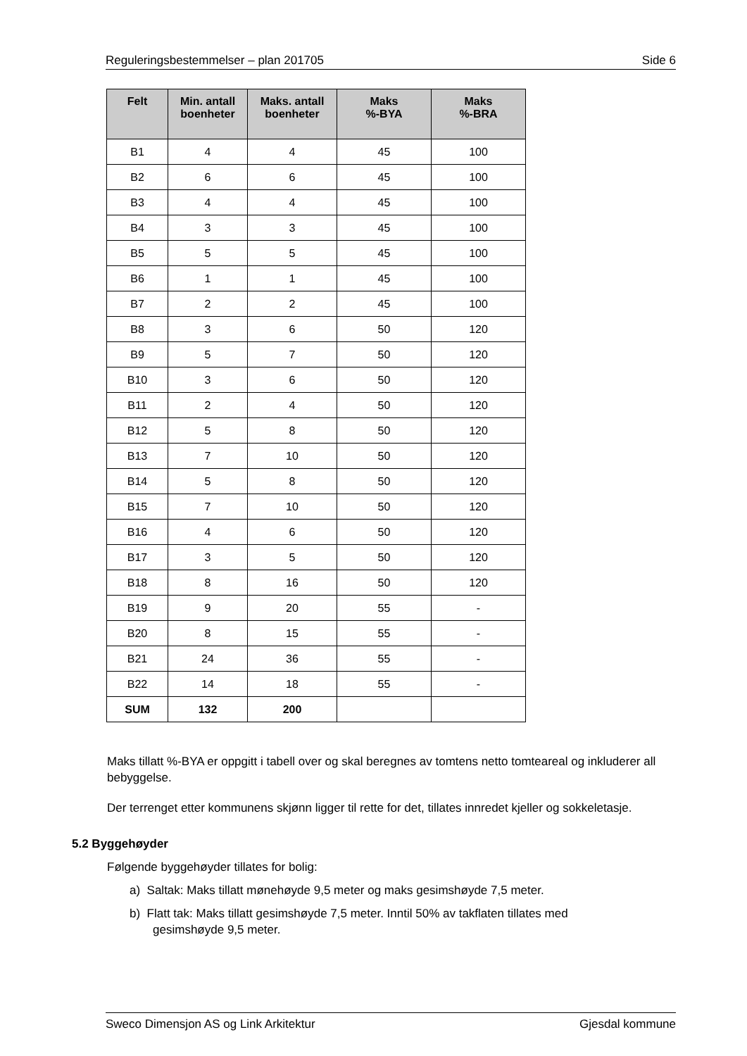Reguleringsbestemmelser – plan 201705 Side 6
| Felt | Min. antall boenheter | Maks. antall boenheter | Maks %-BYA | Maks %-BRA |
| --- | --- | --- | --- | --- |
| B1 | 4 | 4 | 45 | 100 |
| B2 | 6 | 6 | 45 | 100 |
| B3 | 4 | 4 | 45 | 100 |
| B4 | 3 | 3 | 45 | 100 |
| B5 | 5 | 5 | 45 | 100 |
| B6 | 1 | 1 | 45 | 100 |
| B7 | 2 | 2 | 45 | 100 |
| B8 | 3 | 6 | 50 | 120 |
| B9 | 5 | 7 | 50 | 120 |
| B10 | 3 | 6 | 50 | 120 |
| B11 | 2 | 4 | 50 | 120 |
| B12 | 5 | 8 | 50 | 120 |
| B13 | 7 | 10 | 50 | 120 |
| B14 | 5 | 8 | 50 | 120 |
| B15 | 7 | 10 | 50 | 120 |
| B16 | 4 | 6 | 50 | 120 |
| B17 | 3 | 5 | 50 | 120 |
| B18 | 8 | 16 | 50 | 120 |
| B19 | 9 | 20 | 55 | - |
| B20 | 8 | 15 | 55 | - |
| B21 | 24 | 36 | 55 | - |
| B22 | 14 | 18 | 55 | - |
| SUM | 132 | 200 | | |
Maks tillatt %-BYA er oppgitt i tabell over og skal beregnes av tomtens netto tomteareal og inkluderer all bebyggelse.
Der terrenget etter kommunens skjønn ligger til rette for det, tillates innredet kjeller og sokkeletasje.
5.2 Byggehøyder
Følgende byggehøyder tillates for bolig:
a) Saltak: Maks tillatt mønehøyde 9,5 meter og maks gesimshøyde 7,5 meter.
b) Flatt tak: Maks tillatt gesimshøyde 7,5 meter. Inntil 50% av takflaten tillates med
gesimshøyde 9,5 meter.
Sweco Dimensjon AS og Link Arkitektur Gjesdal kommune